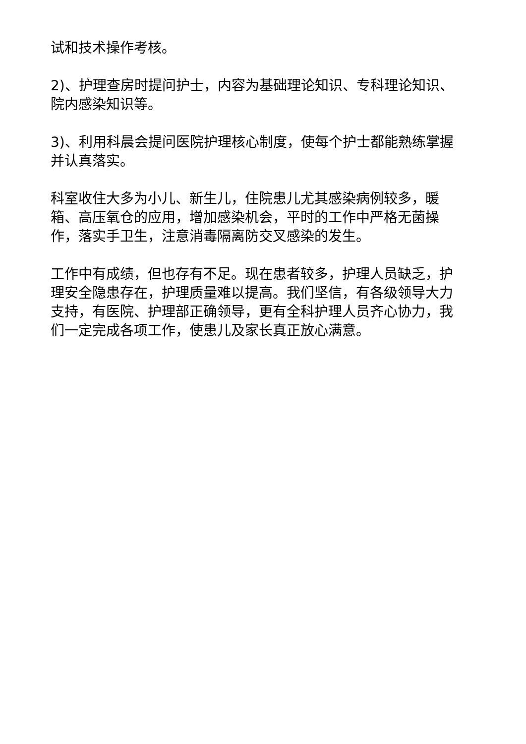试和技术操作考核。
2)、护理查房时提问护士，内容为基础理论知识、专科理论知识、院内感染知识等。
3)、利用科晨会提问医院护理核心制度，使每个护士都能熟练掌握并认真落实。
科室收住大多为小儿、新生儿，住院患儿尤其感染病例较多，暖箱、高压氧仓的应用，增加感染机会，平时的工作中严格无菌操作，落实手卫生，注意消毒隔离防交叉感染的发生。
工作中有成绩，但也存有不足。现在患者较多，护理人员缺乏，护理安全隐患存在，护理质量难以提高。我们坚信，有各级领导大力支持，有医院、护理部正确领导，更有全科护理人员齐心协力，我们一定完成各项工作，使患儿及家长真正放心满意。